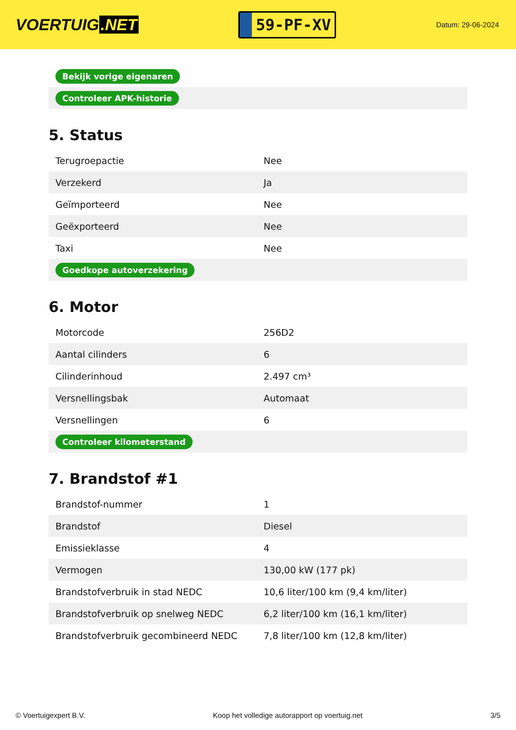VOERTUIG.NET
59-PF-XV
Datum: 29-06-2024
| Bekijk vorige eigenaren |
| Controleer APK-historie |
5. Status
| Terugroepactie | Nee |
| Verzekerd | Ja |
| Geïmporteerd | Nee |
| Geëxporteerd | Nee |
| Taxi | Nee |
| Goedkope autoverzekering | |
6. Motor
| Motorcode | 256D2 |
| Aantal cilinders | 6 |
| Cilinderinhoud | 2.497 cm³ |
| Versnellingsbak | Automaat |
| Versnellingen | 6 |
| Controleer kilometerstand | |
7. Brandstof #1
| Brandstof-nummer | 1 |
| Brandstof | Diesel |
| Emissieklasse | 4 |
| Vermogen | 130,00 kW (177 pk) |
| Brandstofverbruik in stad NEDC | 10,6 liter/100 km (9,4 km/liter) |
| Brandstofverbruik op snelweg NEDC | 6,2 liter/100 km (16,1 km/liter) |
| Brandstofverbruik gecombineerd NEDC | 7,8 liter/100 km (12,8 km/liter) |
© Voertuigexpert B.V. Koop het volledige autorapport op voertuig.net 3/5